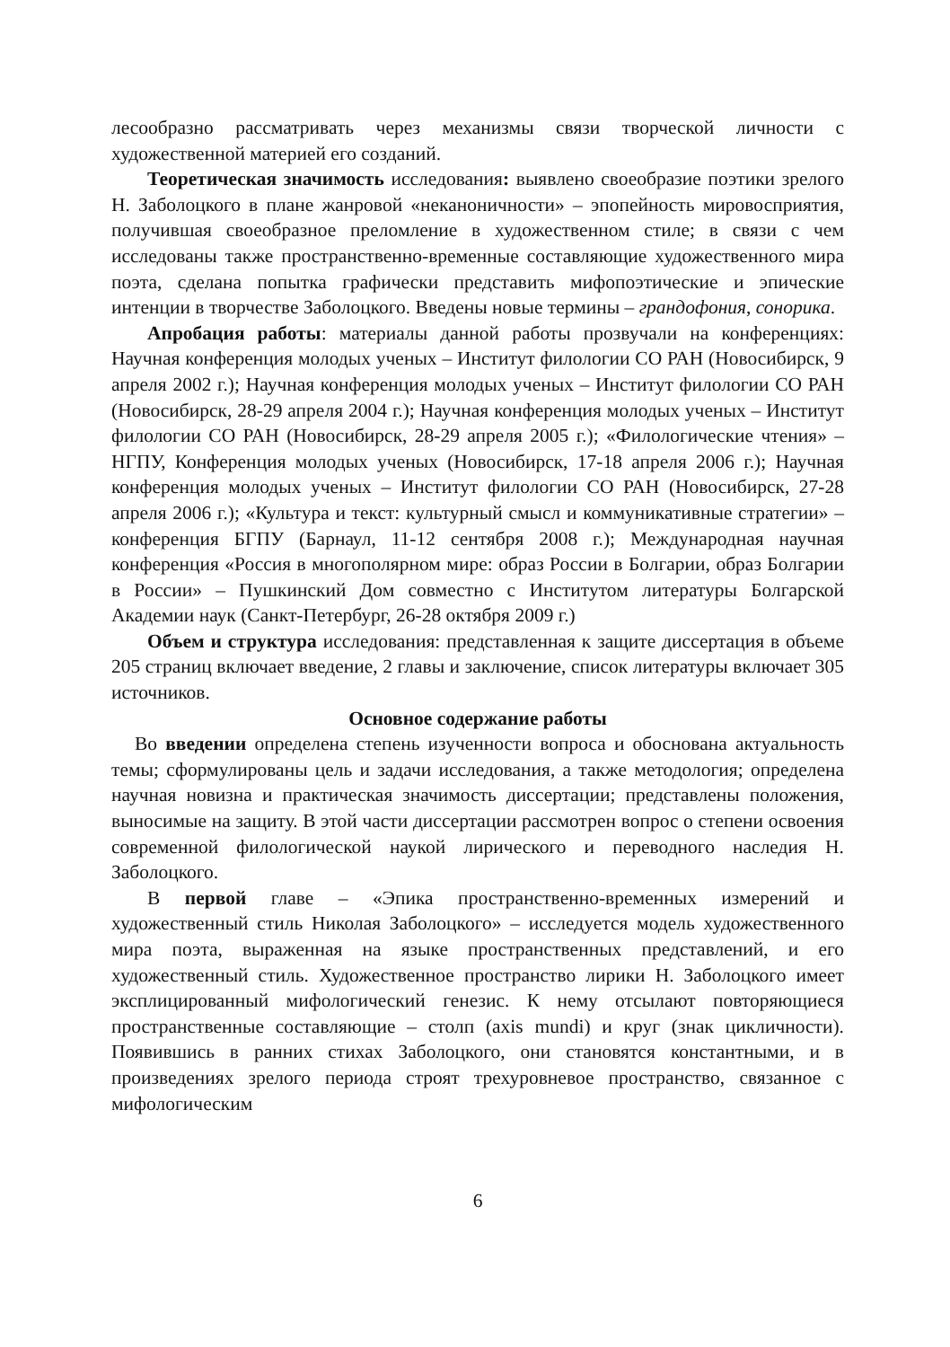лесообразно рассматривать через механизмы связи творческой личности с художественной материей его созданий.
Теоретическая значимость исследования: выявлено своеобразие поэтики зрелого Н. Заболоцкого в плане жанровой «неканоничности» – эпопейность мировосприятия, получившая своеобразное преломление в художественном стиле; в связи с чем исследованы также пространственно-временные составляющие художественного мира поэта, сделана попытка графически представить мифопоэтические и эпические интенции в творчестве Заболоцкого. Введены новые термины – грандофония, сонорика.
Апробация работы: материалы данной работы прозвучали на конференциях: Научная конференция молодых ученых – Институт филологии СО РАН (Новосибирск, 9 апреля 2002 г.); Научная конференция молодых ученых – Институт филологии СО РАН (Новосибирск, 28-29 апреля 2004 г.); Научная конференция молодых ученых – Институт филологии СО РАН (Новосибирск, 28-29 апреля 2005 г.); «Филологические чтения» – НГПУ, Конференция молодых ученых (Новосибирск, 17-18 апреля 2006 г.); Научная конференция молодых ученых – Институт филологии СО РАН (Новосибирск, 27-28 апреля 2006 г.); «Культура и текст: культурный смысл и коммуникативные стратегии» – конференция БГПУ (Барнаул, 11-12 сентября 2008 г.); Международная научная конференция «Россия в многополярном мире: образ России в Болгарии, образ Болгарии в России» – Пушкинский Дом совместно с Институтом литературы Болгарской Академии наук (Санкт-Петербург, 26-28 октября 2009 г.)
Объем и структура исследования: представленная к защите диссертация в объеме 205 страниц включает введение, 2 главы и заключение, список литературы включает 305 источников.
Основное содержание работы
Во введении определена степень изученности вопроса и обоснована актуальность темы; сформулированы цель и задачи исследования, а также методология; определена научная новизна и практическая значимость диссертации; представлены положения, выносимые на защиту. В этой части диссертации рассмотрен вопрос о степени освоения современной филологической наукой лирического и переводного наследия Н. Заболоцкого.
В первой главе – «Эпика пространственно-временных измерений и художественный стиль Николая Заболоцкого» – исследуется модель художественного мира поэта, выраженная на языке пространственных представлений, и его художественный стиль. Художественное пространство лирики Н. Заболоцкого имеет эксплицированный мифологический генезис. К нему отсылают повторяющиеся пространственные составляющие – столп (axis mundi) и круг (знак цикличности). Появившись в ранних стихах Заболоцкого, они становятся константными, и в произведениях зрелого периода строят трехуровневое пространство, связанное с мифологическим
6